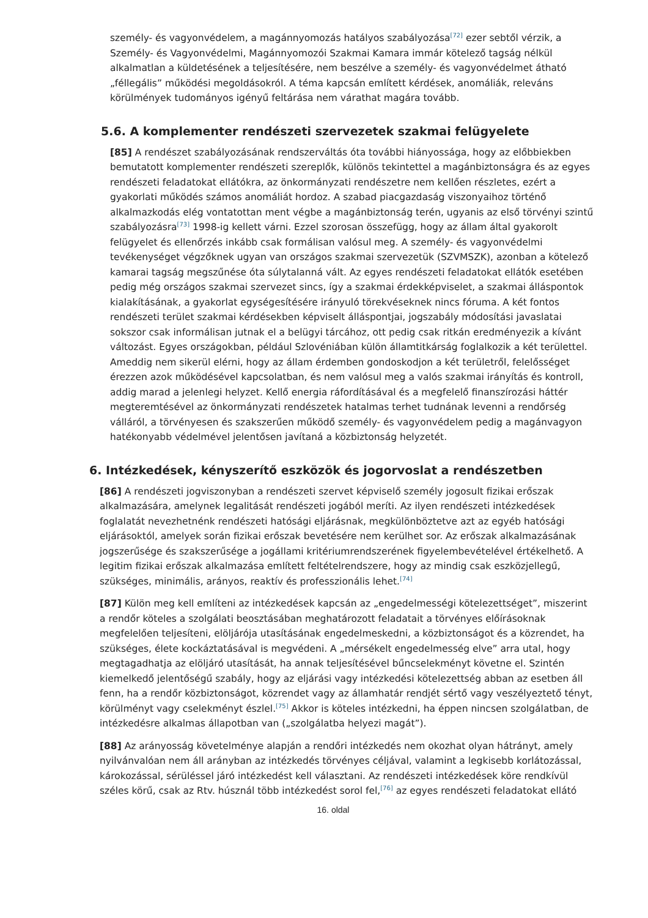személy- és vagyonvédelem, a magánnyomozás hatályos szabályozása<sup>[72]</sup> ezer sebtől vérzik, a Személy- és Vagyonvédelmi, Magánnyomozói Szakmai Kamara immár kötelező tagság nélkül alkalmatlan a küldetésének a teljesítésére, nem beszélve a személy- és vagyonvédelmet átható „féllegális” működési megoldásokról. A téma kapcsán említett kérdések, anomáliák, releváns körülmények tudományos igényű feltárása nem várathat magára tovább.
5.6. A komplementer rendészeti szervezetek szakmai felügyelete
[85] A rendészet szabályozásának rendszerváltás óta további hiányossága, hogy az előbbiekben bemutatott komplementer rendészeti szereplők, különös tekintettel a magánbiztonságra és az egyes rendészeti feladatokat ellátókra, az önkormányzati rendészetre nem kellően részletes, ezért a gyakorlati működés számos anomáliát hordoz. A szabad piacgazdaság viszonyaihoz történő alkalmazkodás elég vontatottan ment végbe a magánbiztonság terén, ugyanis az első törvényi szintű szabályozásra<sup>[73]</sup> 1998-ig kellett várni. Ezzel szorosan összefügg, hogy az állam által gyakorolt felügyelet és ellenőrzés inkább csak formálisan valósul meg. A személy- és vagyonvédelmi tevékenységet végzőknek ugyan van országos szakmai szervezetük (SZVMSZK), azonban a kötelező kamarai tagság megszűnése óta súlytalanná vált. Az egyes rendészeti feladatokat ellátók esetében pedig még országos szakmai szervezet sincs, így a szakmai érdekképviselet, a szakmai álláspontok kialakításának, a gyakorlat egységesítésére irányuló törekvéseknek nincs fóruma. A két fontos rendészeti terület szakmai kérdésekben képviselt álláspontjai, jogszabály módosítási javaslatai sokszor csak informálisan jutnak el a belügyi tárcához, ott pedig csak ritkán eredményezik a kívánt változást. Egyes országokban, például Szlovéniában külön államtitkárság foglalkozik a két területtel. Ameddig nem sikerül elérni, hogy az állam érdemben gondoskodjon a két területről, felelősséget érezzen azok működésével kapcsolatban, és nem valósul meg a valós szakmai irányítás és kontroll, addig marad a jelenlegi helyzet. Kellő energia ráfordításával és a megfelelő finanszírozási háttér megteremtésével az önkormányzati rendészetek hatalmas terhet tudnának levenni a rendőrség válláról, a törvényesen és szakszerűen működő személy- és vagyonvédelem pedig a magánvagyon hatékonyabb védelmével jelentősen javítaná a közbiztonság helyzetét.
6. Intézkedések, kényszerítő eszközök és jogorvoslat a rendészetben
[86] A rendészeti jogviszonyban a rendészeti szervet képviselő személy jogosult fizikai erőszak alkalmazására, amelynek legalitását rendészeti jogából meríti. Az ilyen rendészeti intézkedések foglalatát nevezhetnénk rendészeti hatósági eljárásnak, megkülönböztetve azt az egyéb hatósági eljárásoktól, amelyek során fizikai erőszak bevetésére nem kerülhet sor. Az erőszak alkalmazásának jogszerűsége és szakszerűsége a jogállami kritériumrendszerének figyelembevételével értékelhető. A legitim fizikai erőszak alkalmazása említett feltételrendszere, hogy az mindig csak eszközjellegű, szükséges, minimális, arányos, reaktív és professzionális lehet.<sup>[74]</sup>
[87] Külön meg kell említeni az intézkedések kapcsán az „engedelmességi kötelezettséget”, miszerint a rendőr köteles a szolgálati beosztásában meghatározott feladatait a törvényes előírásoknak megfelelően teljesíteni, elöljárója utasításának engedelmeskedni, a közbiztonságot és a közrendet, ha szükséges, élete kockáztatásával is megvédeni. A „mérsékelt engedelmesség elve” arra utal, hogy megtagadhatja az elöljáró utasítását, ha annak teljesítésével bűncselekményt követne el. Szintén kiemelkedő jelentőségű szabály, hogy az eljárási vagy intézkedési kötelezettség abban az esetben áll fenn, ha a rendőr közbiztonságot, közrendet vagy az államhatár rendjét sértő vagy veszélyeztető tényt, körülményt vagy cselekményt észlel.<sup>[75]</sup> Akkor is köteles intézkedni, ha éppen nincsen szolgálatban, de intézkedésre alkalmas állapotban van („szolgálatba helyezi magát”).
[88] Az arányosság követelménye alapján a rendőri intézkedés nem okozhat olyan hátrányt, amely nyilvánvalóan nem áll arányban az intézkedés törvényes céljával, valamint a legkisebb korlátozással, károkozással, sérüléssel járó intézkedést kell választani. Az rendészeti intézkedések köre rendkívül széles körű, csak az Rtv. húsznál több intézkedést sorol fel,<sup>[76]</sup> az egyes rendészeti feladatokat ellátó
16. oldal